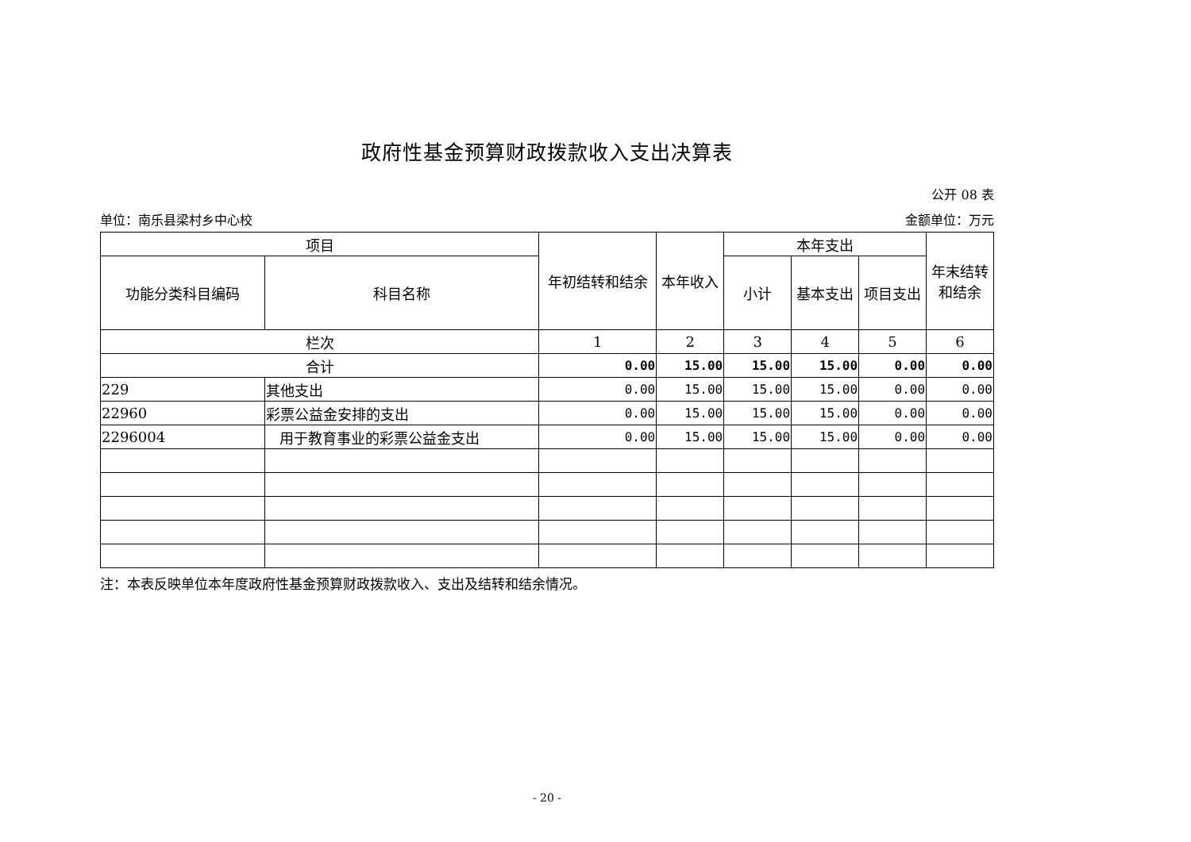政府性基金预算财政拨款收入支出决算表
公开 08 表
单位：南乐县梁村乡中心校 金额单位：万元
| 项目 | | 年初结转和结余 | 本年收入 | 本年支出 | | | 年末结转和结余 |
| --- | --- | --- | --- | --- | --- | --- | --- |
| 功能分类科目编码 | 科目名称 | | | 小计 | 基本支出 | 项目支出 | |
| 栏次 | | 1 | 2 | 3 | 4 | 5 | 6 |
| 合计 | | 0.00 | 15.00 | 15.00 | 15.00 | 0.00 | 0.00 |
| 229 | 其他支出 | 0.00 | 15.00 | 15.00 | 15.00 | 0.00 | 0.00 |
| 22960 | 彩票公益金安排的支出 | 0.00 | 15.00 | 15.00 | 15.00 | 0.00 | 0.00 |
| 2296004 | 用于教育事业的彩票公益金支出 | 0.00 | 15.00 | 15.00 | 15.00 | 0.00 | 0.00 |
注：本表反映单位本年度政府性基金预算财政拨款收入、支出及结转和结余情况。
- 20 -